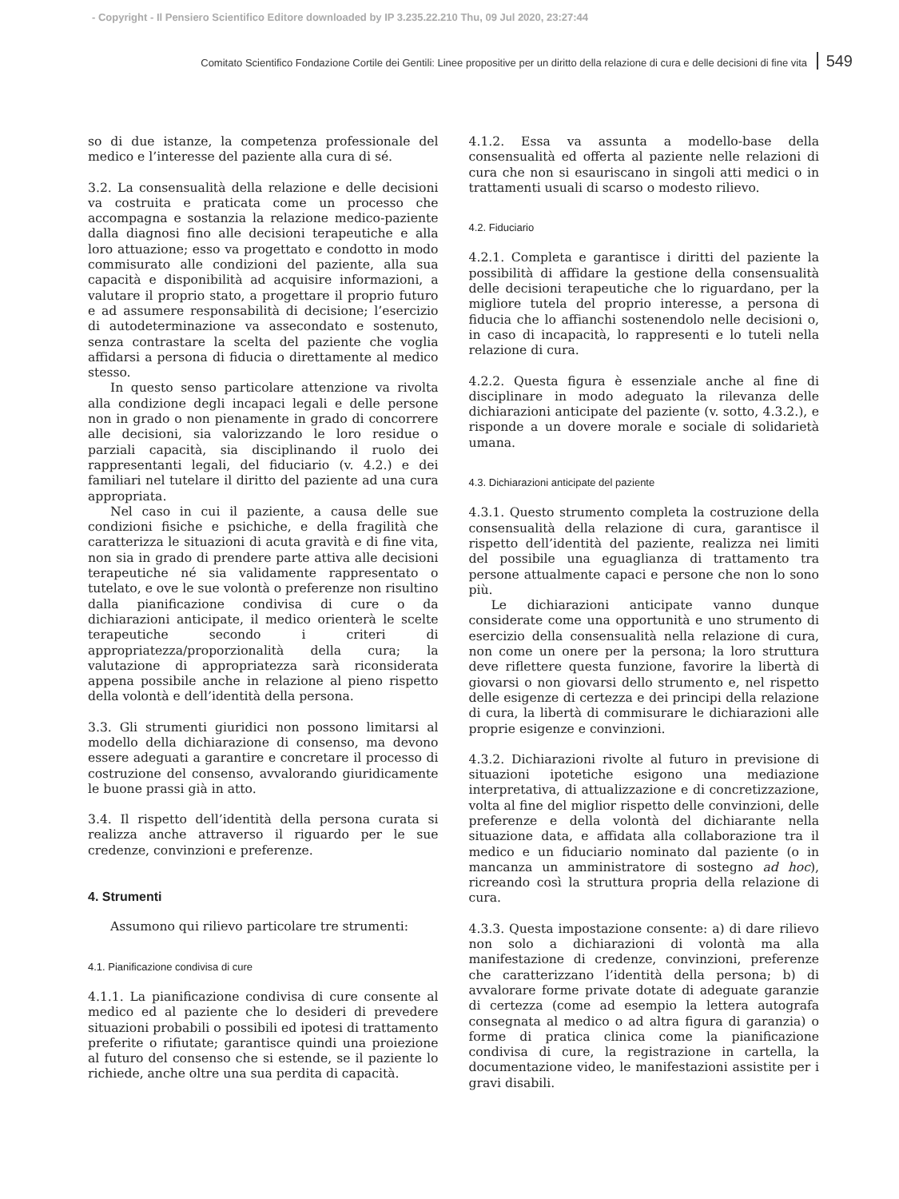- Copyright - Il Pensiero Scientifico Editore downloaded by IP 3.235.22.210 Thu, 09 Jul 2020, 23:27:44
Comitato Scientifico Fondazione Cortile dei Gentili: Linee propositive per un diritto della relazione di cura e delle decisioni di fine vita 549
so di due istanze, la competenza professionale del medico e l’interesse del paziente alla cura di sé.
3.2. La consensualità della relazione e delle decisioni va costruita e praticata come un processo che accompagna e sostanzia la relazione medico-paziente dalla diagnosi fino alle decisioni terapeutiche e alla loro attuazione; esso va progettato e condotto in modo commisurato alle condizioni del paziente, alla sua capacità e disponibilità ad acquisire informazioni, a valutare il proprio stato, a progettare il proprio futuro e ad assumere responsabilità di decisione; l’esercizio di autodeterminazione va assecondato e sostenuto, senza contrastare la scelta del paziente che voglia affidarsi a persona di fiducia o direttamente al medico stesso.
In questo senso particolare attenzione va rivolta alla condizione degli incapaci legali e delle persone non in grado o non pienamente in grado di concorrere alle decisioni, sia valorizzando le loro residue o parziali capacità, sia disciplinando il ruolo dei rappresentanti legali, del fiduciario (v. 4.2.) e dei familiari nel tutelare il diritto del paziente ad una cura appropriata.
Nel caso in cui il paziente, a causa delle sue condizioni fisiche e psichiche, e della fragilità che caratterizza le situazioni di acuta gravità e di fine vita, non sia in grado di prendere parte attiva alle decisioni terapeutiche né sia validamente rappresentato o tutelato, e ove le sue volontà o preferenze non risultino dalla pianificazione condivisa di cure o da dichiarazioni anticipate, il medico orienterà le scelte terapeutiche secondo i criteri di appropriatezza/proporzionalità della cura; la valutazione di appropriatezza sarà riconsiderata appena possibile anche in relazione al pieno rispetto della volontà e dell’identità della persona.
3.3. Gli strumenti giuridici non possono limitarsi al modello della dichiarazione di consenso, ma devono essere adeguati a garantire e concretare il processo di costruzione del consenso, avvalorando giuridicamente le buone prassi già in atto.
3.4. Il rispetto dell’identità della persona curata si realizza anche attraverso il riguardo per le sue credenze, convinzioni e preferenze.
4. Strumenti
Assumono qui rilievo particolare tre strumenti:
4.1. Pianificazione condivisa di cure
4.1.1. La pianificazione condivisa di cure consente al medico ed al paziente che lo desideri di prevedere situazioni probabili o possibili ed ipotesi di trattamento preferite o rifiutate; garantisce quindi una proiezione al futuro del consenso che si estende, se il paziente lo richiede, anche oltre una sua perdita di capacità.
4.1.2. Essa va assunta a modello-base della consensualità ed offerta al paziente nelle relazioni di cura che non si esauriscano in singoli atti medici o in trattamenti usuali di scarso o modesto rilievo.
4.2. Fiduciario
4.2.1. Completa e garantisce i diritti del paziente la possibilità di affidare la gestione della consensualità delle decisioni terapeutiche che lo riguardano, per la migliore tutela del proprio interesse, a persona di fiducia che lo affianchi sostenendolo nelle decisioni o, in caso di incapacità, lo rappresenti e lo tuteli nella relazione di cura.
4.2.2. Questa figura è essenziale anche al fine di disciplinare in modo adeguato la rilevanza delle dichiarazioni anticipate del paziente (v. sotto, 4.3.2.), e risponde a un dovere morale e sociale di solidarietà umana.
4.3. Dichiarazioni anticipate del paziente
4.3.1. Questo strumento completa la costruzione della consensualità della relazione di cura, garantisce il rispetto dell’identità del paziente, realizza nei limiti del possibile una eguaglianza di trattamento tra persone attualmente capaci e persone che non lo sono più.
Le dichiarazioni anticipate vanno dunque considerate come una opportunità e uno strumento di esercizio della consensualità nella relazione di cura, non come un onere per la persona; la loro struttura deve riflettere questa funzione, favorire la libertà di giovarsi o non giovarsi dello strumento e, nel rispetto delle esigenze di certezza e dei principi della relazione di cura, la libertà di commisurare le dichiarazioni alle proprie esigenze e convinzioni.
4.3.2. Dichiarazioni rivolte al futuro in previsione di situazioni ipotetiche esigono una mediazione interpretativa, di attualizzazione e di concretizzazione, volta al fine del miglior rispetto delle convinzioni, delle preferenze e della volontà del dichiarante nella situazione data, e affidata alla collaborazione tra il medico e un fiduciario nominato dal paziente (o in mancanza un amministratore di sostegno ad hoc), ricreando così la struttura propria della relazione di cura.
4.3.3. Questa impostazione consente: a) di dare rilievo non solo a dichiarazioni di volontà ma alla manifestazione di credenze, convinzioni, preferenze che caratterizzano l’identità della persona; b) di avvalorare forme private dotate di adeguate garanzie di certezza (come ad esempio la lettera autografa consegnata al medico o ad altra figura di garanzia) o forme di pratica clinica come la pianificazione condivisa di cure, la registrazione in cartella, la documentazione video, le manifestazioni assistite per i gravi disabili.